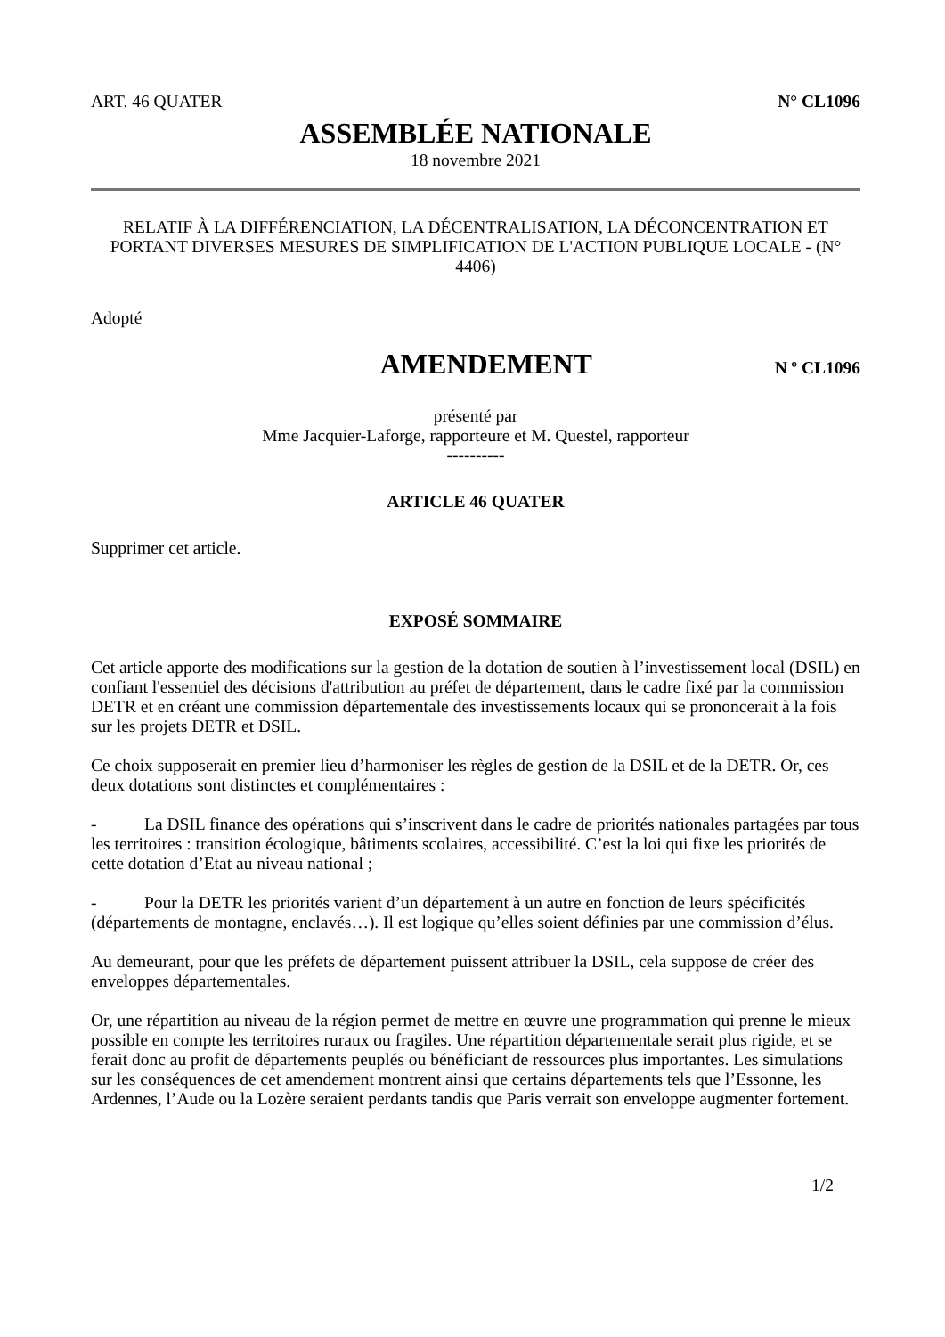ART. 46 QUATER N° CL1096
ASSEMBLÉE NATIONALE
18 novembre 2021
RELATIF À LA DIFFÉRENCIATION, LA DÉCENTRALISATION, LA DÉCONCENTRATION ET PORTANT DIVERSES MESURES DE SIMPLIFICATION DE L'ACTION PUBLIQUE LOCALE - (N° 4406)
Adopté
AMENDEMENT
N º CL1096
présenté par
Mme Jacquier-Laforge, rapporteure et M. Questel, rapporteur
----------
ARTICLE 46 QUATER
Supprimer cet article.
EXPOSÉ SOMMAIRE
Cet article apporte des modifications sur la gestion de la dotation de soutien à l’investissement local (DSIL) en confiant l'essentiel des décisions d'attribution au préfet de département, dans le cadre fixé par la commission DETR et en créant une commission départementale des investissements locaux qui se prononcerait à la fois sur les projets DETR et DSIL.
Ce choix supposerait en premier lieu d’harmoniser les règles de gestion de la DSIL et de la DETR. Or, ces deux dotations sont distinctes et complémentaires :
- La DSIL finance des opérations qui s’inscrivent dans le cadre de priorités nationales partagées par tous les territoires : transition écologique, bâtiments scolaires, accessibilité. C’est la loi qui fixe les priorités de cette dotation d’Etat au niveau national ;
- Pour la DETR les priorités varient d’un département à un autre en fonction de leurs spécificités (départements de montagne, enclavés…). Il est logique qu’elles soient définies par une commission d’élus.
Au demeurant, pour que les préfets de département puissent attribuer la DSIL, cela suppose de créer des enveloppes départementales.
Or, une répartition au niveau de la région permet de mettre en œuvre une programmation qui prenne le mieux possible en compte les territoires ruraux ou fragiles. Une répartition départementale serait plus rigide, et se ferait donc au profit de départements peuplés ou bénéficiant de ressources plus importantes. Les simulations sur les conséquences de cet amendement montrent ainsi que certains départements tels que l’Essonne, les Ardennes, l’Aude ou la Lozère seraient perdants tandis que Paris verrait son enveloppe augmenter fortement.
1/2